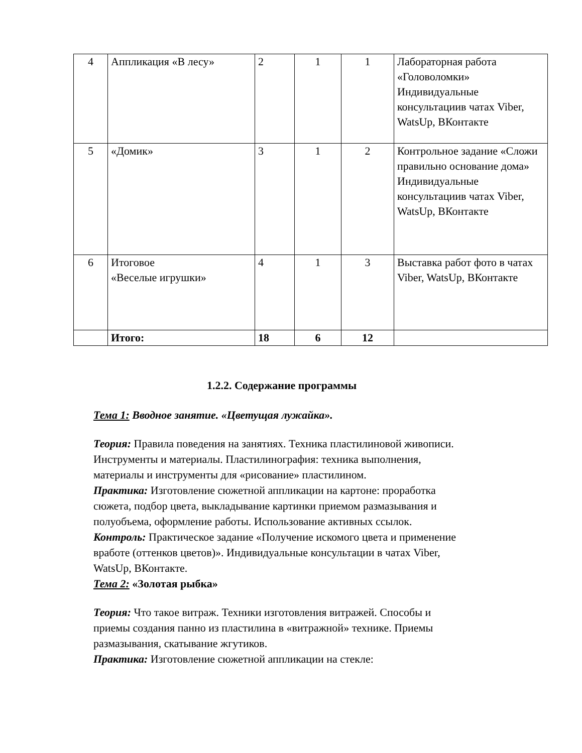| 4 | Аппликация «В лесу» | 2 | 1 | 1 | Лабораторная работа «Головоломки» Индивидуальные консультациив чатах Viber, WatsUp, ВКонтакте |
| 5 | «Домик» | 3 | 1 | 2 | Контрольное задание «Сложи правильно основание дома» Индивидуальные консультациив чатах Viber, WatsUp, ВКонтакте |
| 6 | Итоговое «Веселые игрушки» | 4 | 1 | 3 | Выставка работ фото в чатах Viber, WatsUp, ВКонтакте |
| | Итого: | 18 | 6 | 12 | |
1.2.2. Содержание программы
Тема 1: Вводное занятие. «Цветущая лужайка».
Теория: Правила поведения на занятиях. Техника пластилиновой живописи. Инструменты и материалы. Пластилинография: техника выполнения, материалы и инструменты для «рисование» пластилином.
Практика: Изготовление сюжетной аппликации на картоне: проработка сюжета, подбор цвета, выкладывание картинки приемом размазывания и полуобъема, оформление работы. Использование активных ссылок.
Контроль: Практическое задание «Получение искомого цвета и применение вработе (оттенков цветов)». Индивидуальные консультации в чатах Viber, WatsUp, ВКонтакте.
Тема 2: «Золотая рыбка»
Теория: Что такое витраж. Техники изготовления витражей. Способы и приемы создания панно из пластилина в «витражной» технике. Приемы размазывания, скатывание жгутиков.
Практика: Изготовление сюжетной аппликации на стекле: